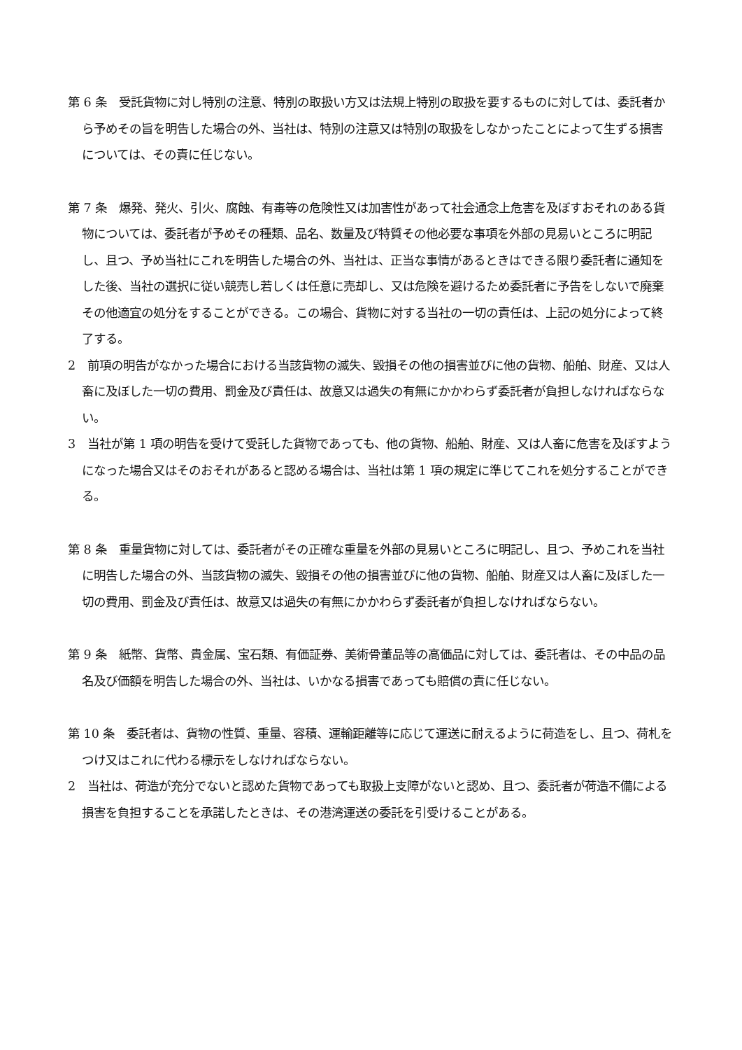第 6 条　受託貨物に対し特別の注意、特別の取扱い方又は法規上特別の取扱を要するものに対しては、委託者から予めその旨を明告した場合の外、当社は、特別の注意又は特別の取扱をしなかったことによって生ずる損害については、その責に任じない。
第 7 条　爆発、発火、引火、腐蝕、有毒等の危険性又は加害性があって社会通念上危害を及ぼすおそれのある貨物については、委託者が予めその種類、品名、数量及び特質その他必要な事項を外部の見易いところに明記し、且つ、予め当社にこれを明告した場合の外、当社は、正当な事情があるときはできる限り委託者に通知をした後、当社の選択に従い競売し若しくは任意に売却し、又は危険を避けるため委託者に予告をしないで廃棄その他適宜の処分をすることができる。この場合、貨物に対する当社の一切の責任は、上記の処分によって終了する。
2　前項の明告がなかった場合における当該貨物の滅失、毀損その他の損害並びに他の貨物、船舶、財産、又は人畜に及ぼした一切の費用、罰金及び責任は、故意又は過失の有無にかかわらず委託者が負担しなければならない。
3　当社が第 1 項の明告を受けて受託した貨物であっても、他の貨物、船舶、財産、又は人畜に危害を及ぼすようになった場合又はそのおそれがあると認める場合は、当社は第 1 項の規定に準じてこれを処分することができる。
第 8 条　重量貨物に対しては、委託者がその正確な重量を外部の見易いところに明記し、且つ、予めこれを当社に明告した場合の外、当該貨物の滅失、毀損その他の損害並びに他の貨物、船舶、財産又は人畜に及ぼした一切の費用、罰金及び責任は、故意又は過失の有無にかかわらず委託者が負担しなければならない。
第 9 条　紙幣、貨幣、貴金属、宝石類、有価証券、美術骨董品等の高価品に対しては、委託者は、その中品の品名及び価額を明告した場合の外、当社は、いかなる損害であっても賠償の責に任じない。
第 10 条　委託者は、貨物の性質、重量、容積、運輸距離等に応じて運送に耐えるように荷造をし、且つ、荷札をつけ又はこれに代わる標示をしなければならない。
2　当社は、荷造が充分でないと認めた貨物であっても取扱上支障がないと認め、且つ、委託者が荷造不備による損害を負担することを承諾したときは、その港湾運送の委託を引受けることがある。